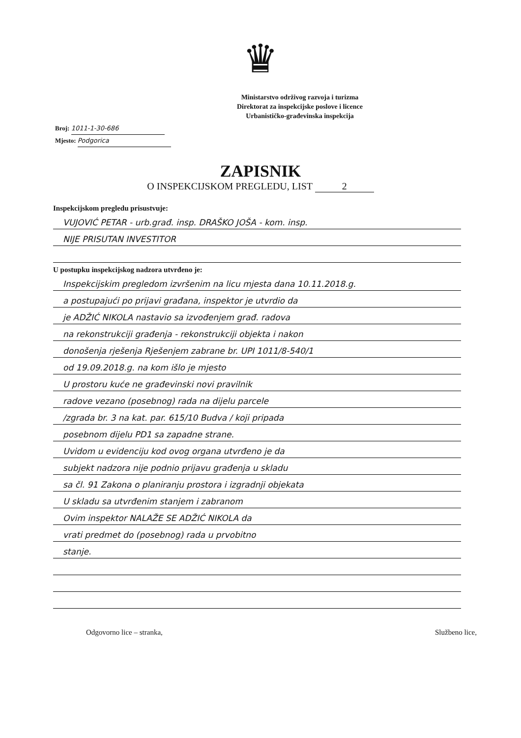♛
Ministarstvo održivog razvoja i turizma
Direktorat za inspekcijske poslove i licence
Urbanističko-građevinska inspekcija
Broj: 1011-1-30-686
Mjesto: Podgorica
ZAPISNIK
O INSPEKCIJSKOM PREGLEDU, LIST 2
Inspekcijskom pregledu prisustvuje:
VUJOVIĆ PETAR - urb.građ. insp. DRAŠKO JOŠA - kom. insp.
NIJE PRISUTAN INVESTITOR
U postupku inspekcijskog nadzora utvrđeno je:
Inspekcijskim pregledom izvršenim na licu mjesta dana 10.11.2018.g.
a postupajući po prijavi građana, inspektor je utvrdio da
je ADŽIĆ NIKOLA nastavio sa izvođenjem građ. radova
na rekonstrukciji građenja - rekonstrukciji objekta i nakon
donošenja rješenja Rješenjem zabrane br. UPI 1011/8-540/1
od 19.09.2018.g. na kom išlo je mjesto
U prostoru kuće ne građevinski novi pravilnik
radove vezano (posebnog) rada na dijelu parcele
/zgrada br. 3 na kat. par. 615/10 Budva / koji pripada
posebnom dijelu PD1 sa zapadne strane.
Uvidom u evidenciju kod ovog organa utvrđeno je da
subjekt nadzora nije podnio prijavu građenja u skladu
sa čl. 91 Zakona o planiranju prostora i izgradnji objekata
U skladu sa utvrđenim stanjem i zabranom
Ovim inspektor NALAŽE SE ADŽIĆ NIKOLA da
vrati predmet do (posebnog) rada u prvobitno
stanje.
Odgovorno lice – stranka, Službeno lice,